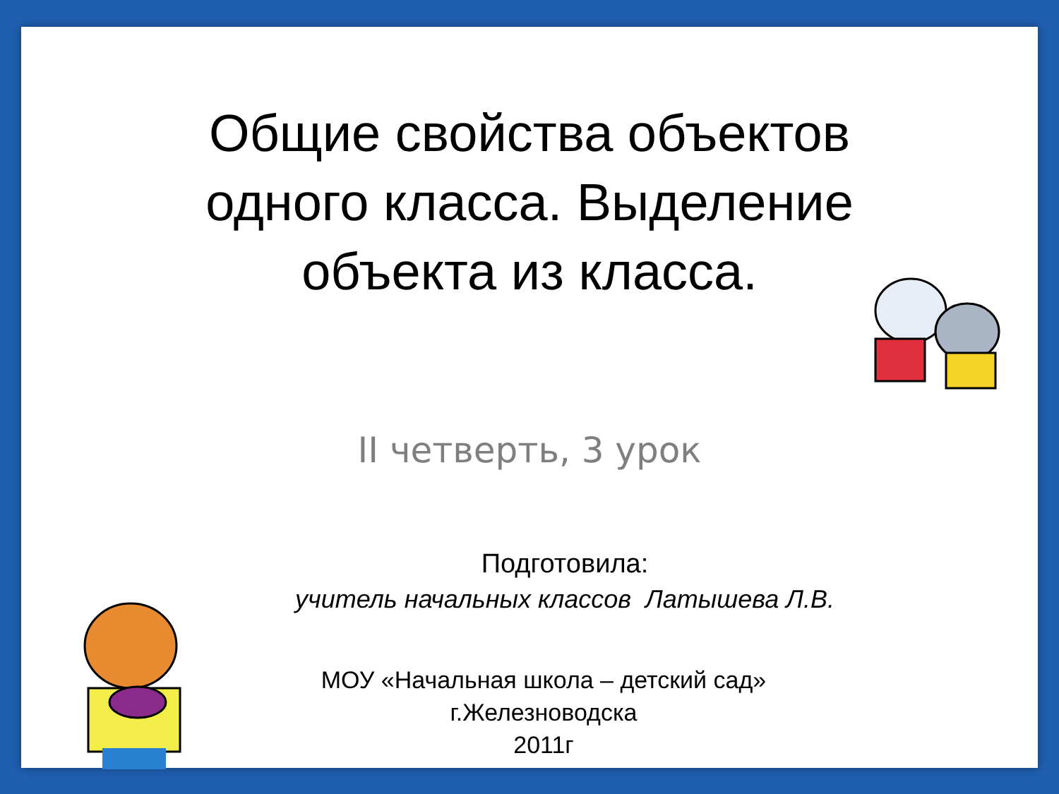Общие свойства объектов
одного класса. Выделение
объекта из класса.
II четверть, 3 урок
Подготовила:
учитель начальных классов Латышева Л.В.
МОУ «Начальная школа – детский сад»
г.Железноводска
2011г